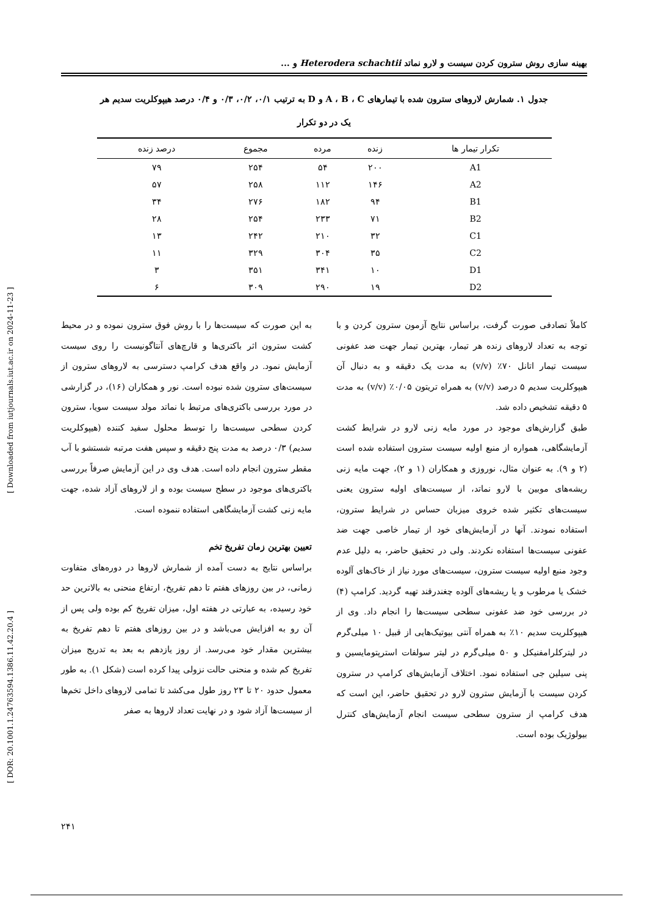بهینه سازی روش سترون کردن سیست و لارو نماتد Heterodera schachtii و ...
جدول ۱. شمارش لاروهای سترون شده با تیمارهای A ، B ، C و D به ترتیب ۰/۱، ۰/۲، ۰/۳ و ۰/۴ درصد هیپوکلریت سدیم هر یک در دو تکرار
| تکرار تیمار ها | زنده | مرده | مجموع | درصد زنده |
| --- | --- | --- | --- | --- |
| A1 | ۲۰۰ | ۵۴ | ۲۵۴ | ۷۹ |
| A2 | ۱۴۶ | ۱۱۲ | ۲۵۸ | ۵۷ |
| B1 | ۹۴ | ۱۸۲ | ۲۷۶ | ۳۴ |
| B2 | ۷۱ | ۲۳۳ | ۲۵۴ | ۲۸ |
| C1 | ۳۲ | ۲۱۰ | ۲۴۲ | ۱۳ |
| C2 | ۳۵ | ۳۰۴ | ۳۲۹ | ۱۱ |
| D1 | ۱۰ | ۳۴۱ | ۳۵۱ | ۳ |
| D2 | ۱۹ | ۲۹۰ | ۳۰۹ | ۶ |
کاملاً تصادفی صورت گرفت، براساس نتایج آزمون سترون کردن و با توجه به تعداد لاروهای زنده هر تیمار، بهترین تیمار جهت ضد عفونی سیست تیمار اتانل ۷۰٪ (v/v) به مدت یک دقیقه و به دنبال آن هیپوکلریت سدیم ۵ درصد (v/v) به همراه تریتون ۰/۰۵٪ (v/v) به مدت ۵ دقیقه تشخیص داده شد.
طبق گزارش‌های موجود در مورد مایه زنی لارو در شرایط کشت آزمایشگاهی، همواره از منبع اولیه سیست سترون استفاده شده است (۲ و ۹). به عنوان مثال، نوروزی و همکاران (۱ و ۲)، جهت مایه زنی ریشه‌های موبین با لارو نماتد، از سیست‌های اولیه سترون یعنی سیست‌های تکثیر شده خروی میزبان حساس در شرایط سترون، استفاده نمودند. آنها در آزمایش‌های خود از تیمار خاصی جهت ضد عفونی سیست‌ها استفاده نکردند. ولی در تحقیق حاضر، به دلیل عدم وجود منبع اولیه سیست سترون، سیست‌های مورد نیاز از خاک‌های آلوده خشک یا مرطوب و یا ریشه‌های آلوده چغندرقند تهیه گردید. کرامپ (۴) در بررسی خود ضد عفونی سطحی سیست‌ها را انجام داد. وی از هیپوکلریت سدیم ۱۰٪ به همراه آنتی بیوتیک‌هایی از قبیل ۱۰ میلی‌گرم در لیترکلرامفنیکل و ۵۰ میلی‌گرم در لیتر سولفات استرپتومایسین و پنی سیلین جی استفاده نمود. اختلاف آزمایش‌های کرامپ در سترون کردن سیست با آزمایش سترون لارو در تحقیق حاضر، این است که هدف کرامپ از سترون سطحی سیست انجام آزمایش‌های کنترل بیولوژیک بوده است.
به این صورت که سیست‌ها را با روش فوق سترون نموده و در محیط کشت سترون اثر باکتری‌ها و قارچ‌های آنتاگونیست را روی سیست آزمایش نمود. در واقع هدف کرامپ دسترسی به لاروهای سترون از سیست‌های سترون شده نبوده است. نور و همکاران (۱۶)، در گزارشی در مورد بررسی باکتری‌های مرتبط با نماتد مولد سیست سویا، سترون کردن سطحی سیست‌ها را توسط محلول سفید کننده (هیپوکلریت سدیم) ۰/۳ درصد به مدت پنج دقیقه و سپس هفت مرتبه شستشو با آب مقطر سترون انجام داده است. هدف وی در این آزمایش صرفاً بررسی باکتری‌های موجود در سطح سیست بوده و از لاروهای آزاد شده، جهت مایه زنی کشت آزمایشگاهی استفاده ننموده است.
تعیین بهترین زمان تفریخ تخم
براساس نتایج به دست آمده از شمارش لاروها در دوره‌های متفاوت زمانی، در بین روزهای هفتم تا دهم تفریخ، ارتفاع منحنی به بالاترین حد خود رسیده، به عبارتی در هفته اول، میزان تفریخ کم بوده ولی پس از آن رو به افزایش می‌باشد و در بین روزهای هفتم تا دهم تفریخ به بیشترین مقدار خود می‌رسد. از روز یازدهم به بعد به تدریج میزان تفریخ کم شده و منحنی حالت نزولی پیدا کرده است (شکل ۱). به طور معمول حدود ۲۰ تا ۲۳ روز طول می‌کشد تا تمامی لاروهای داخل تخم‌ها از سیست‌ها آزاد شود و در نهایت تعداد لاروها به صفر
[ Downloaded from iutjournals.iut.ac.ir on 2024-11-23 ]
[ DOR: 20.1001.1.24763594.1386.11.42.20.4 ]
۲۴۱